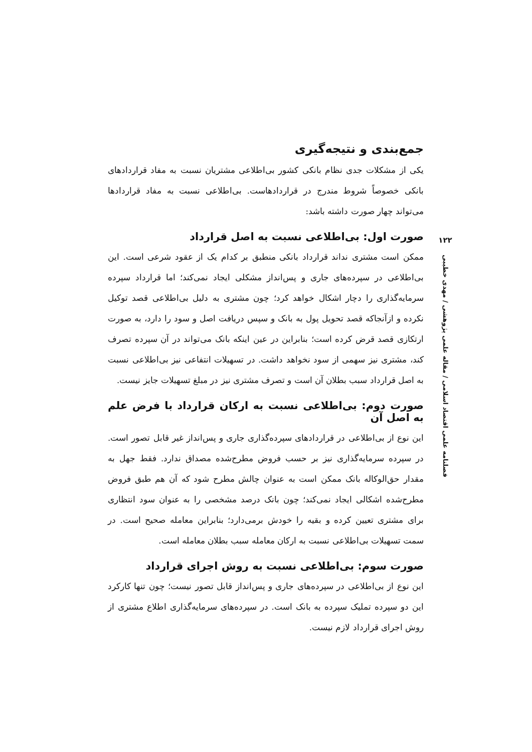۱۲۲
فصلنامه علمی اقتصاد اسلامی / مقاله علمی پژوهشی / مهدی خطیبی
جمع‌بندی و نتیجه‌گیری
یکی از مشکلات جدی نظام بانکی کشور بی‌اطلاعی مشتریان نسبت به مفاد قراردادهای بانکی خصوصاً شروط مندرج در قراردادهاست. بی‌اطلاعی نسبت به مفاد قراردادها می‌تواند چهار صورت داشته باشد:
صورت اول: بی‌اطلاعی نسبت به اصل قرارداد
ممکن است مشتری نداند قرارداد بانکی منطبق بر کدام یک از عقود شرعی است. این بی‌اطلاعی در سپرده‌های جاری و پس‌انداز مشکلی ایجاد نمی‌کند؛ اما قرارداد سپرده سرمایه‌گذاری را دچار اشکال خواهد کرد؛ چون مشتری به دلیل بی‌اطلاعی قصد توکیل نکرده و ازآنجاکه قصد تحویل پول به بانک و سپس دریافت اصل و سود را دارد، به صورت ارتکازی قصد قرض کرده است؛ بنابراین در عین اینکه بانک می‌تواند در آن سپرده تصرف کند، مشتری نیز سهمی از سود نخواهد داشت. در تسهیلات انتفاعی نیز بی‌اطلاعی نسبت به اصل قرارداد سبب بطلان آن است و تصرف مشتری نیز در مبلغ تسهیلات جایز نیست.
صورت دوم: بی‌اطلاعی نسبت به ارکان قرارداد با فرض علم به اصل آن
این نوع از بی‌اطلاعی در قراردادهای سپرده‌گذاری جاری و پس‌انداز غیر قابل تصور است. در سپرده سرمایه‌گذاری نیز بر حسب فروض مطرح‌شده مصداق ندارد. فقط جهل به مقدار حق‌الوکاله بانک ممکن است به عنوان چالش مطرح شود که آن هم طبق فروض مطرح‌شده اشکالی ایجاد نمی‌کند؛ چون بانک درصد مشخصی را به عنوان سود انتظاری برای مشتری تعیین کرده و بقیه را خودش برمی‌دارد؛ بنابراین معامله صحیح است. در سمت تسهیلات بی‌اطلاعی نسبت به ارکان معامله سبب بطلان معامله است.
صورت سوم: بی‌اطلاعی نسبت به روش اجرای قرارداد
این نوع از بی‌اطلاعی در سپرده‌های جاری و پس‌انداز قابل تصور نیست؛ چون تنها کارکرد این دو سپرده تملیک سپرده به بانک است. در سپرده‌های سرمایه‌گذاری اطلاع مشتری از روش اجرای قرارداد لازم نیست.